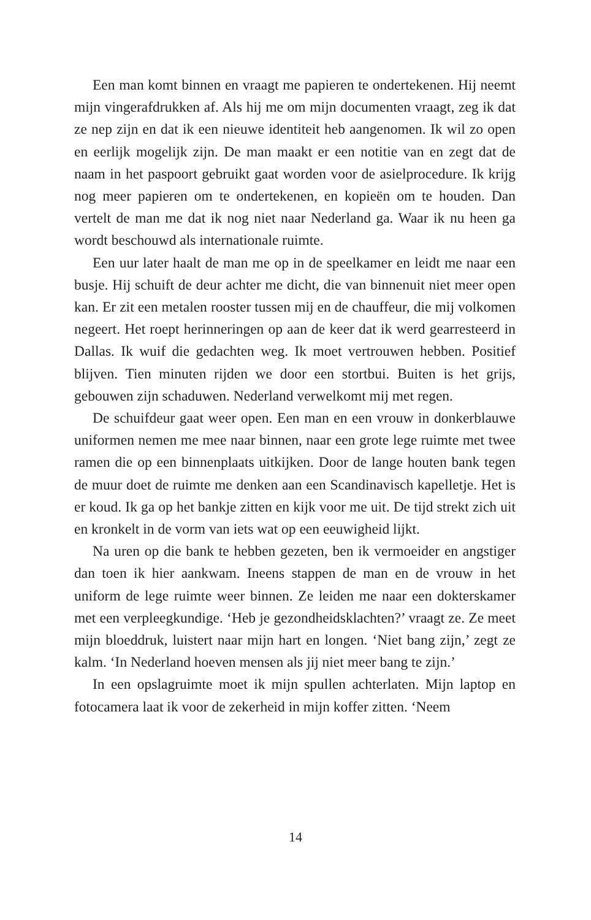Een man komt binnen en vraagt me papieren te ondertekenen. Hij neemt mijn vingerafdrukken af. Als hij me om mijn documenten vraagt, zeg ik dat ze nep zijn en dat ik een nieuwe identiteit heb aangenomen. Ik wil zo open en eerlijk mogelijk zijn. De man maakt er een notitie van en zegt dat de naam in het paspoort gebruikt gaat worden voor de asielprocedure. Ik krijg nog meer papieren om te ondertekenen, en kopieën om te houden. Dan vertelt de man me dat ik nog niet naar Nederland ga. Waar ik nu heen ga wordt beschouwd als internationale ruimte.
Een uur later haalt de man me op in de speelkamer en leidt me naar een busje. Hij schuift de deur achter me dicht, die van binnenuit niet meer open kan. Er zit een metalen rooster tussen mij en de chauffeur, die mij volkomen negeert. Het roept herinneringen op aan de keer dat ik werd gearresteerd in Dallas. Ik wuif die gedachten weg. Ik moet vertrouwen hebben. Positief blijven. Tien minuten rijden we door een stortbui. Buiten is het grijs, gebouwen zijn schaduwen. Nederland verwelkomt mij met regen.
De schuifdeur gaat weer open. Een man en een vrouw in donkerblauwe uniformen nemen me mee naar binnen, naar een grote lege ruimte met twee ramen die op een binnenplaats uitkijken. Door de lange houten bank tegen de muur doet de ruimte me denken aan een Scandinavisch kapelletje. Het is er koud. Ik ga op het bankje zitten en kijk voor me uit. De tijd strekt zich uit en kronkelt in de vorm van iets wat op een eeuwigheid lijkt.
Na uren op die bank te hebben gezeten, ben ik vermoeider en angstiger dan toen ik hier aankwam. Ineens stappen de man en de vrouw in het uniform de lege ruimte weer binnen. Ze leiden me naar een dokterskamer met een verpleegkundige. ‘Heb je gezondheidsklachten?’ vraagt ze. Ze meet mijn bloeddruk, luistert naar mijn hart en longen. ‘Niet bang zijn,’ zegt ze kalm. ‘In Nederland hoeven mensen als jij niet meer bang te zijn.’
In een opslagruimte moet ik mijn spullen achterlaten. Mijn laptop en fotocamera laat ik voor de zekerheid in mijn koffer zitten. ‘Neem
14